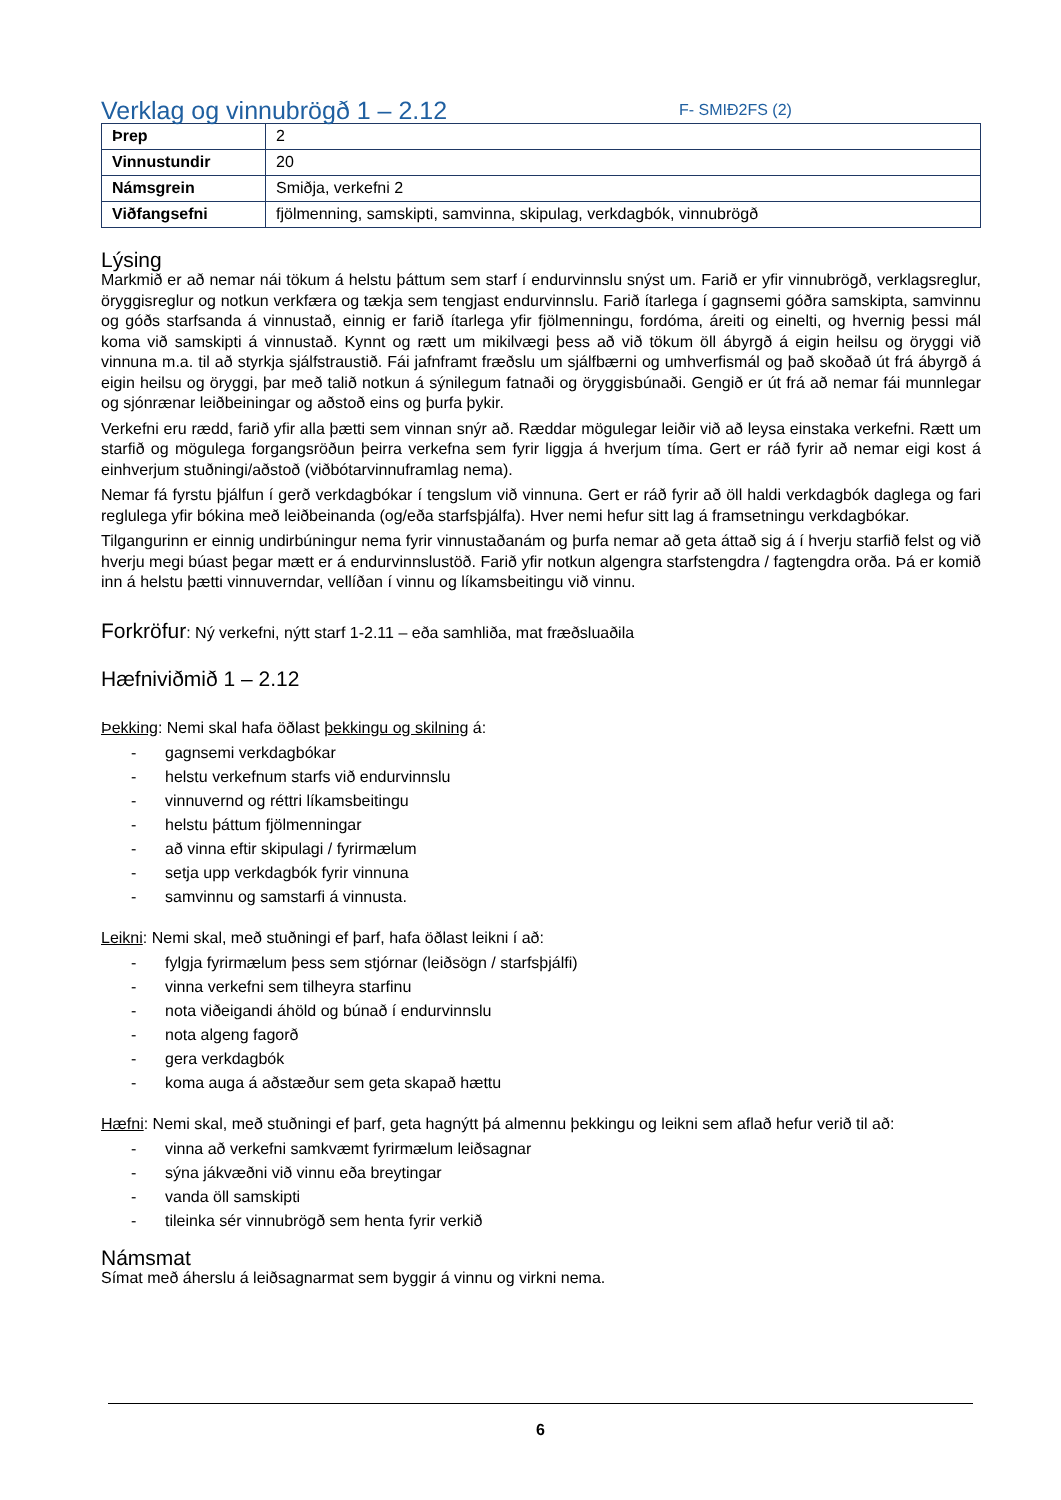Verklag og vinnubrögð 1 – 2.12
F- SMIÐ2FS (2)
| Þrep | 2 |
| Vinnustundir | 20 |
| Námsgrein | Smiðja, verkefni 2 |
| Viðfangsefni | fjölmenning, samskipti, samvinna, skipulag, verkdagbók, vinnubrögð |
Lýsing
Markmið er að nemar nái tökum á helstu þáttum sem starf í endurvinnslu snýst um. Farið er yfir vinnubrögð, verklagsreglur, öryggisreglur og notkun verkfæra og tækja sem tengjast endurvinnslu. Farið ítarlega í gagnsemi góðra samskipta, samvinnu og góðs starfsanda á vinnustað, einnig er farið ítarlega yfir fjölmenningu, fordóma, áreiti og einelti, og hvernig þessi mál koma við samskipti á vinnustað. Kynnt og rætt um mikilvægi þess að við tökum öll ábyrgð á eigin heilsu og öryggi við vinnuna m.a. til að styrkja sjálfstraustið. Fái jafnframt fræðslu um sjálfbærni og umhverfismál og það skoðað út frá ábyrgð á eigin heilsu og öryggi, þar með talið notkun á sýnilegum fatnaði og öryggisbúnaði. Gengið er út frá að nemar fái munnlegar og sjónrænar leiðbeiningar og aðstoð eins og þurfa þykir.
Verkefni eru rædd, farið yfir alla þætti sem vinnan snýr að. Ræddar mögulegar leiðir við að leysa einstaka verkefni. Rætt um starfið og mögulega forgangsröðun þeirra verkefna sem fyrir liggja á hverjum tíma. Gert er ráð fyrir að nemar eigi kost á einhverjum stuðningi/aðstoð (viðbótarvinnuframlag nema).
Nemar fá fyrstu þjálfun í gerð verkdagbókar í tengslum við vinnuna. Gert er ráð fyrir að öll haldi verkdagbók daglega og fari reglulega yfir bókina með leiðbeinanda (og/eða starfsþjálfa). Hver nemi hefur sitt lag á framsetningu verkdagbókar.
Tilgangurinn er einnig undirbúningur nema fyrir vinnustaðanám og þurfa nemar að geta áttað sig á í hverju starfið felst og við hverju megi búast þegar mætt er á endurvinnslustöð. Farið yfir notkun algengra starfstengdra / fagtengdra orða. Þá er komið inn á helstu þætti vinnuverndar, vellíðan í vinnu og líkamsbeitingu við vinnu.
Forkröfur: Ný verkefni, nýtt starf 1-2.11 – eða samhliða, mat fræðsluaðila
Hæfniviðmið 1 – 2.12
Þekking: Nemi skal hafa öðlast þekkingu og skilning á:
- gagnsemi verkdagbókar
- helstu verkefnum starfs við endurvinnslu
- vinnuvernd og réttri líkamsbeitingu
- helstu þáttum fjölmenningar
- að vinna eftir skipulagi / fyrirmælum
- setja upp verkdagbók fyrir vinnuna
- samvinnu og samstarfi á vinnusta.
Leikni: Nemi skal, með stuðningi ef þarf, hafa öðlast leikni í að:
- fylgja fyrirmælum þess sem stjórnar (leiðsögn / starfsþjálfi)
- vinna verkefni sem tilheyra starfinu
- nota viðeigandi áhöld og búnað í endurvinnslu
- nota algeng fagorð
- gera verkdagbók
- koma auga á aðstæður sem geta skapað hættu
Hæfni: Nemi skal, með stuðningi ef þarf, geta hagnýtt þá almennu þekkingu og leikni sem aflað hefur verið til að:
- vinna að verkefni samkvæmt fyrirmælum leiðsagnar
- sýna jákvæðni við vinnu eða breytingar
- vanda öll samskipti
- tileinka sér vinnubrögð sem henta fyrir verkið
Námsmat
Símat með áherslu á leiðsagnarmat sem byggir á vinnu og virkni nema.
6